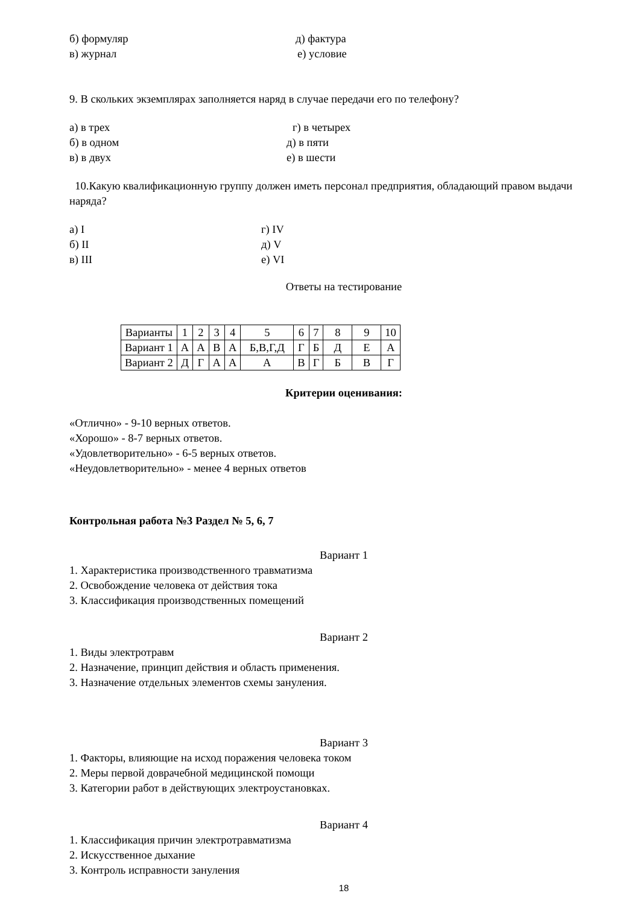б) формуляр д) фактура
в) журнал е) условие
9. В скольких экземплярах заполняется наряд в случае передачи его по телефону?
а) в трех г) в четырех
б) в одном д) в пяти
в) в двух е) в шести
10.Какую квалификационную группу должен иметь персонал предприятия, обладающий правом выдачи наряда?
а) I г) IV
б) II д) V
в) III е) VI
Ответы на тестирование
| Варианты | 1 | 2 | 3 | 4 | 5 | 6 | 7 | 8 | 9 | 10 |
| Вариант 1 | А | А | В | А | Б,В,Г,Д | Г | Б | Д | Е | А |
| Вариант 2 | Д | Г | А | А | А | В | Г | Б | В | Г |
Критерии оценивания:
«Отлично» - 9-10 верных ответов.
«Хорошо» - 8-7 верных ответов.
«Удовлетворительно» - 6-5 верных ответов.
«Неудовлетворительно» - менее 4 верных ответов
Контрольная работа №3 Раздел № 5, 6, 7
Вариант 1
1. Характеристика производственного травматизма
2. Освобождение человека от действия тока
3. Классификация производственных помещений
Вариант 2
1. Виды электротравм
2. Назначение, принцип действия и область применения.
3. Назначение отдельных элементов схемы зануления.
Вариант 3
1. Факторы, влияющие на исход поражения человека током
2. Меры первой доврачебной медицинской помощи
3. Категории работ в действующих электроустановках.
Вариант 4
1. Классификация причин электротравматизма
2. Искусственное дыхание
3. Контроль исправности зануления
18